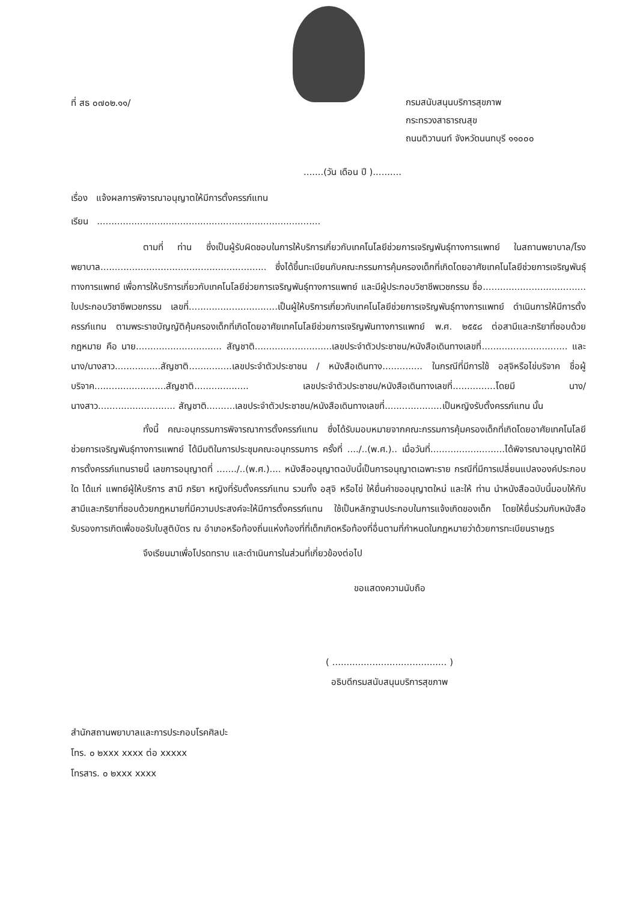ที่ สธ ๐๗๐๒.๑๑/
กรมสนับสนุนบริการสุขภาพ
กระทรวงสาธารณสุข
ถนนติวานนท์ จังหวัดนนทบุรี ๑๑๐๐๐
.......(วัน เดือน ปี )..........
เรื่อง แจ้งผลการพิจารณาอนุญาตให้มีการตั้งครรภ์แทน
เรียน ..............................................................................
ตามที่ ท่าน ซึ่งเป็นผู้รับผิดชอบในการให้บริการเกี่ยวกับเทคโนโลยีช่วยการเจริญพันธุ์ทางการแพทย์ ในสถานพยาบาล/โรงพยาบาล.......................................................... ซึ่งได้ขึ้นทะเบียนกับคณะกรรมการคุ้มครองเด็กที่เกิดโดยอาศัยเทคโนโลยีช่วยการเจริญพันธุ์ทางการแพทย์ เพื่อการให้บริการเกี่ยวกับเทคโนโลยีช่วยการเจริญพันธุ์ทางการแพทย์ และมีผู้ประกอบวิชาชีพเวชกรรม ชื่อ.................................... ใบประกอบวิชาชีพเวชกรรม เลขที่...............................เป็นผู้ให้บริการเกี่ยวกับเทคโนโลยีช่วยการเจริญพันธุ์ทางการแพทย์ ดำเนินการให้มีการตั้งครรภ์แทน ตามพระราชบัญญัติคุ้มครองเด็กที่เกิดโดยอาศัยเทคโนโลยีช่วยการเจริญพันทางการแพทย์ พ.ศ. ๒๕๕๘ ต่อสามีและภริยาที่ชอบด้วยกฎหมาย คือ นาย.............................. สัญชาติ...........................เลขประจำตัวประชาชน/หนังสือเดินทางเลขที่.............................. และ นาง/นางสาว................สัญชาติ...............เลขประจำตัวประชาชน / หนังสือเดินทาง.............. ในกรณีที่มีการใช้ อสุจิหรือไข่บริจาค ชื่อผู้บริจาค.........................สัญชาติ................... เลขประจำตัวประชาชน/หนังสือเดินทางเลขที่...............โดยมี นาง/นางสาว........................... สัญชาติ..........เลขประจำตัวประชาชน/หนังสือเดินทางเลขที่....................เป็นหญิงรับตั้งครรภ์แทน นั้น
ทั้งนี้ คณะอนุกรรมการพิจารณาการตั้งครรภ์แทน ซึ่งได้รับมอบหมายจากคณะกรรมการคุ้มครองเด็กที่เกิดโดยอาศัยเทคโนโลยีช่วยการเจริญพันธุ์ทางการแพทย์ ได้มีมติในการประชุมคณะอนุกรรมการ ครั้งที่ ..../..(พ.ศ.).. เมื่อวันที่..........................ได้พิจารณาอนุญาตให้มีการตั้งครรภ์แทนรายนี้ เลขการอนุญาตที่ ......./..(พ.ศ.).... หนังสืออนุญาตฉบับนี้เป็นการอนุญาตเฉพาะราย กรณีที่มีการเปลี่ยนแปลงองค์ประกอบใด ได้แก่ แพทย์ผู้ให้บริการ สามี ภริยา หญิงที่รับตั้งครรภ์แทน รวมทั้ง อสุจิ หรือไข่ ให้ยื่นคำขออนุญาตใหม่ และให้ ท่าน นำหนังสือฉบับนี้มอบให้กับสามีและภริยาที่ชอบด้วยกฎหมายที่มีความประสงค์จะให้มีการตั้งครรภ์แทน ใช้เป็นหลักฐานประกอบในการแจ้งเกิดของเด็ก โดยให้ยื่นร่วมกับหนังสือรับรองการเกิดเพื่อขอรับใบสูติบัตร ณ อำเภอหรือท้องถิ่นแห่งท้องที่ที่เด็กเกิดหรือท้องที่อื่นตามที่กำหนดในกฎหมายว่าด้วยการทะเบียนราษฎร
จึงเรียนมาเพื่อโปรดทราบ และดำเนินการในส่วนที่เกี่ยวข้องต่อไป
ขอแสดงความนับถือ
( ........................................ )
อธิบดีกรมสนับสนุนบริการสุขภาพ
สำนักสถานพยาบาลและการประกอบโรคศิลปะ
โทร. ๐ ๒xxx xxxx ต่อ xxxxx
โทรสาร. ๐ ๒xxx xxxx